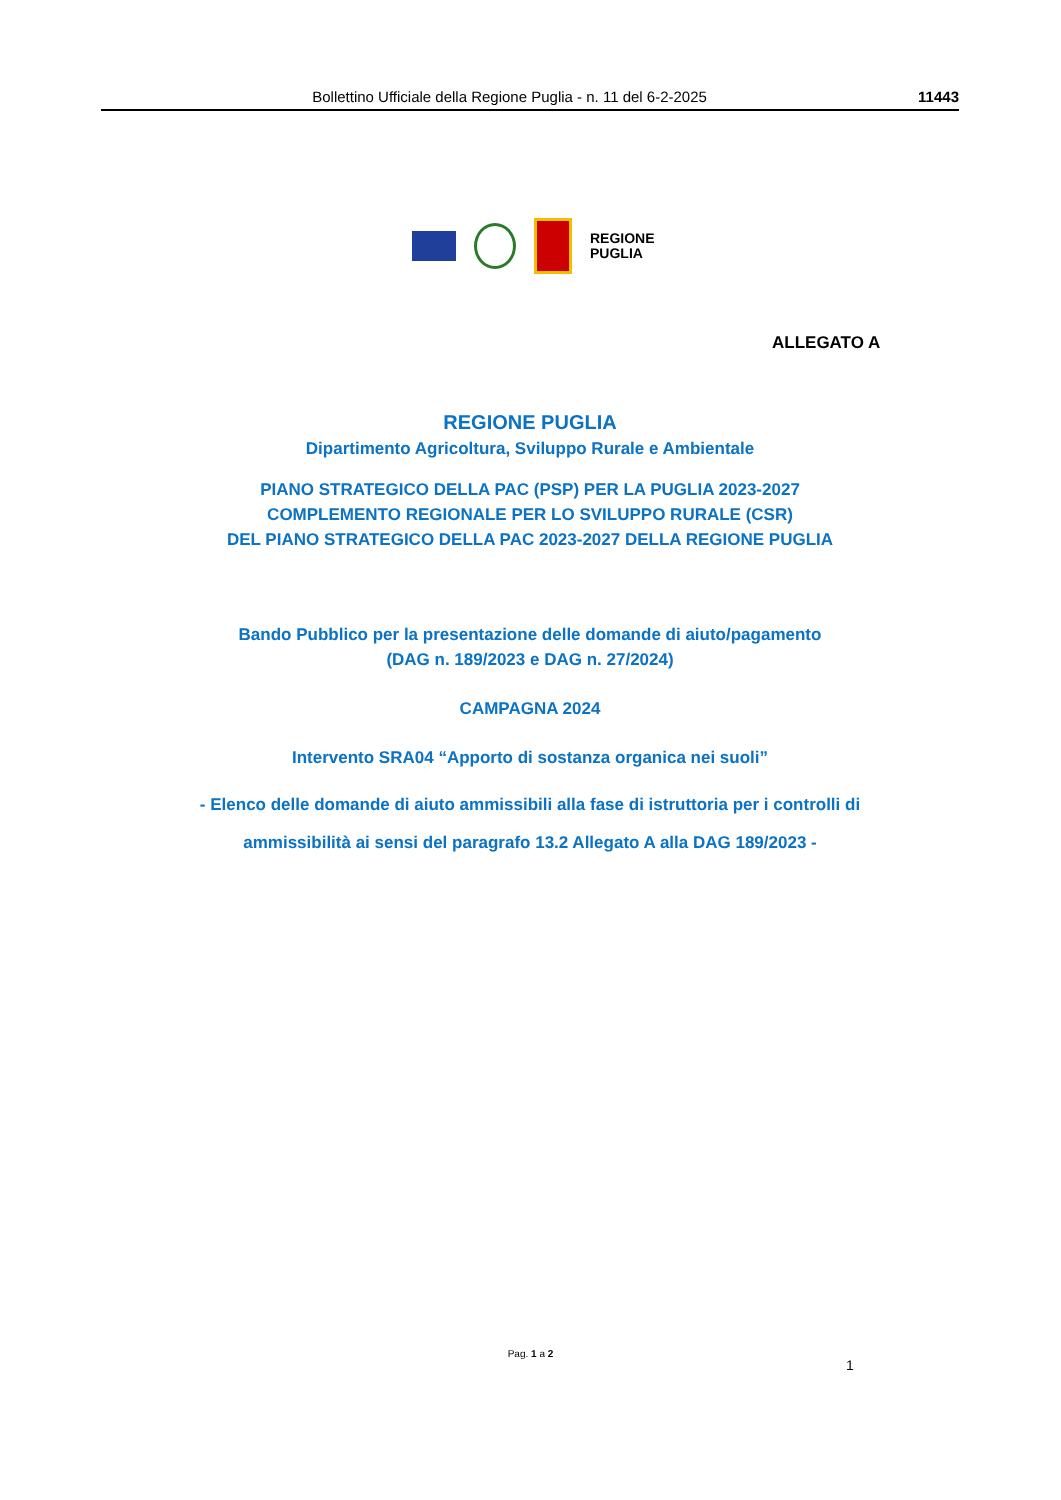Bollettino Ufficiale della Regione Puglia - n. 11 del 6-2-2025 11443
REGIONE
PUGLIA
ALLEGATO A
REGIONE PUGLIA
Dipartimento Agricoltura, Sviluppo Rurale e Ambientale
PIANO STRATEGICO DELLA PAC (PSP) PER LA PUGLIA 2023-2027
COMPLEMENTO REGIONALE PER LO SVILUPPO RURALE (CSR)
DEL PIANO STRATEGICO DELLA PAC 2023-2027 DELLA REGIONE PUGLIA
Bando Pubblico per la presentazione delle domande di aiuto/pagamento
(DAG n. 189/2023 e DAG n. 27/2024)
CAMPAGNA 2024
Intervento SRA04 “Apporto di sostanza organica nei suoli”
- Elenco delle domande di aiuto ammissibili alla fase di istruttoria per i controlli di ammissibilità ai sensi del paragrafo 13.2 Allegato A alla DAG 189/2023 -
Pag. 1 a 2
1